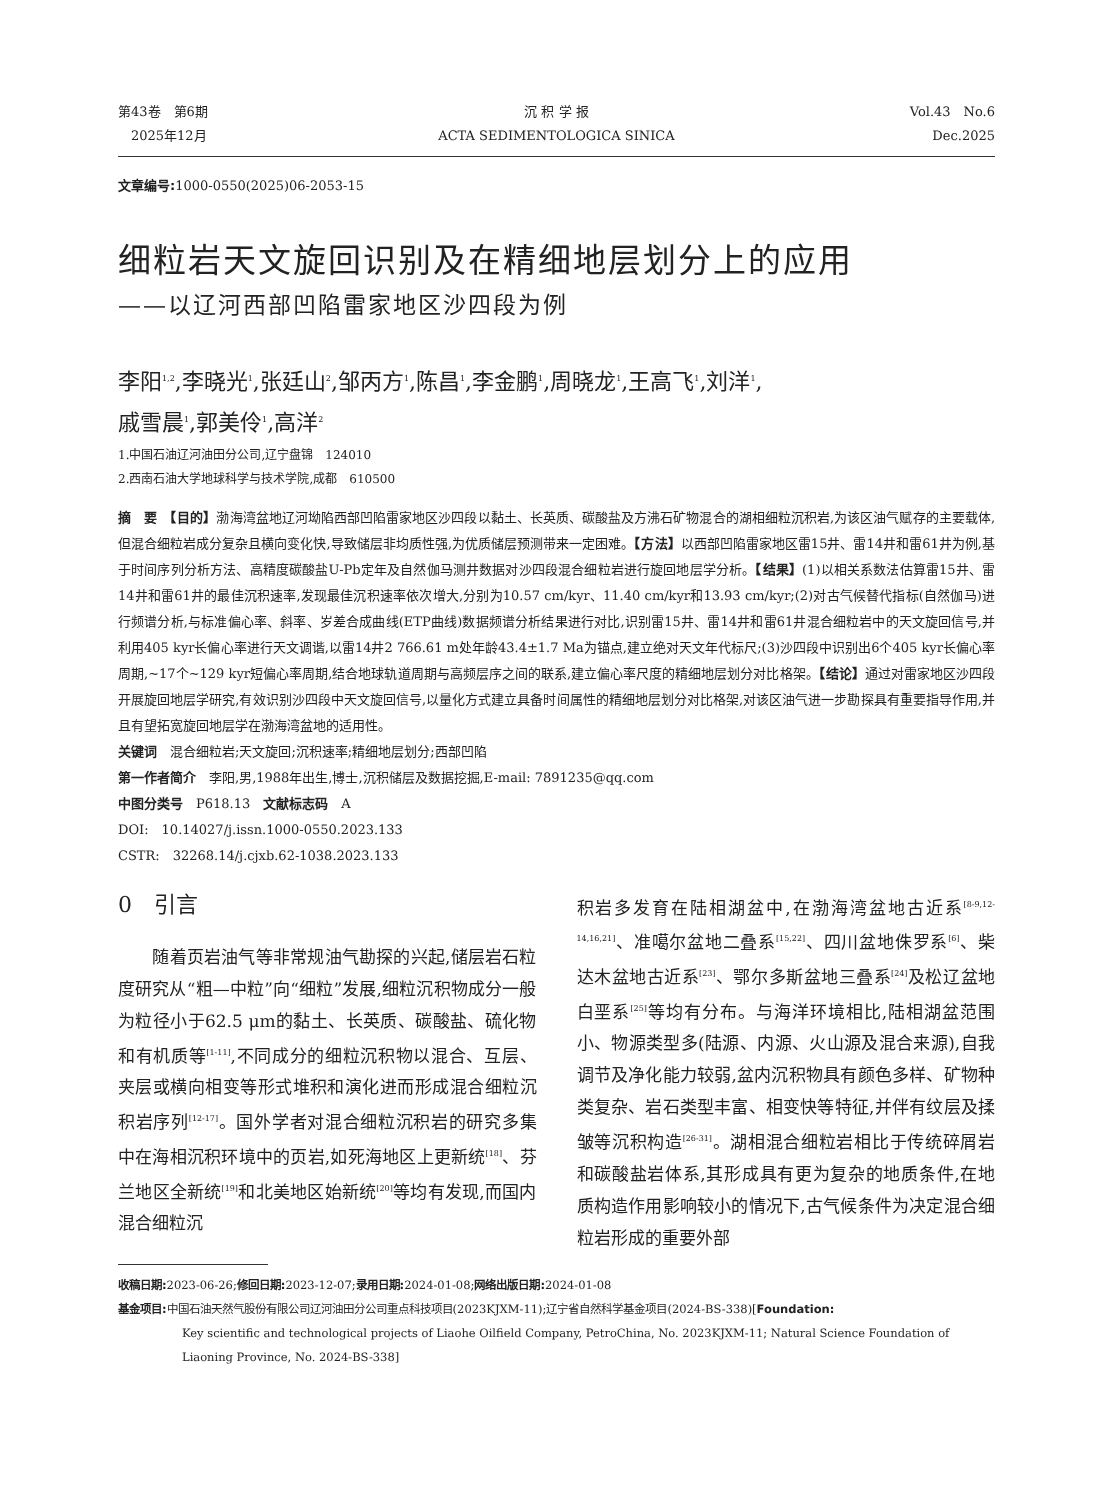第43卷　第6期
　2025年12月
沉 积 学 报
ACTA SEDIMENTOLOGICA SINICA
Vol.43　No.6
Dec.2025　
文章编号: 1000-0550(2025)06-2053-15
细粒岩天文旋回识别及在精细地层划分上的应用
——以辽河西部凹陷雷家地区沙四段为例
李阳<sup>1,2</sup>,李晓光<sup>1</sup>,张廷山<sup>2</sup>,邹丙方<sup>1</sup>,陈昌<sup>1</sup>,李金鹏<sup>1</sup>,周晓龙<sup>1</sup>,王高飞<sup>1</sup>,刘洋<sup>1</sup>,
戚雪晨<sup>1</sup>,郭美伶<sup>1</sup>,高洋<sup>2</sup>
1.中国石油辽河油田分公司,辽宁盘锦　124010
2.西南石油大学地球科学与技术学院,成都　610500
摘　要　【目的】渤海湾盆地辽河坳陷西部凹陷雷家地区沙四段以黏土、长英质、碳酸盐及方沸石矿物混合的湖相细粒沉积岩,为该区油气赋存的主要载体,但混合细粒岩成分复杂且横向变化快,导致储层非均质性强,为优质储层预测带来一定困难。【方法】以西部凹陷雷家地区雷15井、雷14井和雷61井为例,基于时间序列分析方法、高精度碳酸盐U-Pb定年及自然伽马测井数据对沙四段混合细粒岩进行旋回地层学分析。【结果】(1)以相关系数法估算雷15井、雷14井和雷61井的最佳沉积速率,发现最佳沉积速率依次增大,分别为10.57 cm/kyr、11.40 cm/kyr和13.93 cm/kyr;(2)对古气候替代指标(自然伽马)进行频谱分析,与标准偏心率、斜率、岁差合成曲线(ETP曲线)数据频谱分析结果进行对比,识别雷15井、雷14井和雷61井混合细粒岩中的天文旋回信号,并利用405 kyr长偏心率进行天文调谐,以雷14井2 766.61 m处年龄43.4±1.7 Ma为锚点,建立绝对天文年代标尺;(3)沙四段中识别出6个405 kyr长偏心率周期,~17个~129 kyr短偏心率周期,结合地球轨道周期与高频层序之间的联系,建立偏心率尺度的精细地层划分对比格架。【结论】通过对雷家地区沙四段开展旋回地层学研究,有效识别沙四段中天文旋回信号,以量化方式建立具备时间属性的精细地层划分对比格架,对该区油气进一步勘探具有重要指导作用,并且有望拓宽旋回地层学在渤海湾盆地的适用性。
关键词　混合细粒岩;天文旋回;沉积速率;精细地层划分;西部凹陷
第一作者简介　李阳,男,1988年出生,博士,沉积储层及数据挖掘,E-mail: 7891235@qq.com
中图分类号　P618.13　文献标志码　A
DOI:　10.14027/j.issn.1000-0550.2023.133
CSTR:　32268.14/j.cjxb.62-1038.2023.133
0　引言
　　随着页岩油气等非常规油气勘探的兴起,储层岩石粒度研究从“粗—中粒”向“细粒”发展,细粒沉积物成分一般为粒径小于62.5 μm的黏土、长英质、碳酸盐、硫化物和有机质等<sup>[1-11]</sup>,不同成分的细粒沉积物以混合、互层、夹层或横向相变等形式堆积和演化进而形成混合细粒沉积岩序列<sup>[12-17]</sup>。国外学者对混合细粒沉积岩的研究多集中在海相沉积环境中的页岩,如死海地区上更新统<sup>[18]</sup>、芬兰地区全新统<sup>[19]</sup>和北美地区始新统<sup>[20]</sup>等均有发现,而国内混合细粒沉
积岩多发育在陆相湖盆中,在渤海湾盆地古近系<sup>[8-9,12-14,16,21]</sup>、准噶尔盆地二叠系<sup>[15,22]</sup>、四川盆地侏罗系<sup>[6]</sup>、柴达木盆地古近系<sup>[23]</sup>、鄂尔多斯盆地三叠系<sup>[24]</sup>及松辽盆地白垩系<sup>[25]</sup>等均有分布。与海洋环境相比,陆相湖盆范围小、物源类型多(陆源、内源、火山源及混合来源),自我调节及净化能力较弱,盆内沉积物具有颜色多样、矿物种类复杂、岩石类型丰富、相变快等特征,并伴有纹层及揉皱等沉积构造<sup>[26-31]</sup>。湖相混合细粒岩相比于传统碎屑岩和碳酸盐岩体系,其形成具有更为复杂的地质条件,在地质构造作用影响较小的情况下,古气候条件为决定混合细粒岩形成的重要外部
收稿日期: 2023-06-26;修回日期: 2023-12-07;录用日期: 2024-01-08;网络出版日期: 2024-01-08
基金项目: 中国石油天然气股份有限公司辽河油田分公司重点科技项目(2023KJXM-11);辽宁省自然科学基金项目(2024-BS-338)[Foundation:
Key scientific and technological projects of Liaohe Oilfield Company, PetroChina, No. 2023KJXM-11; Natural Science Foundation of Liaoning Province, No. 2024-BS-338]